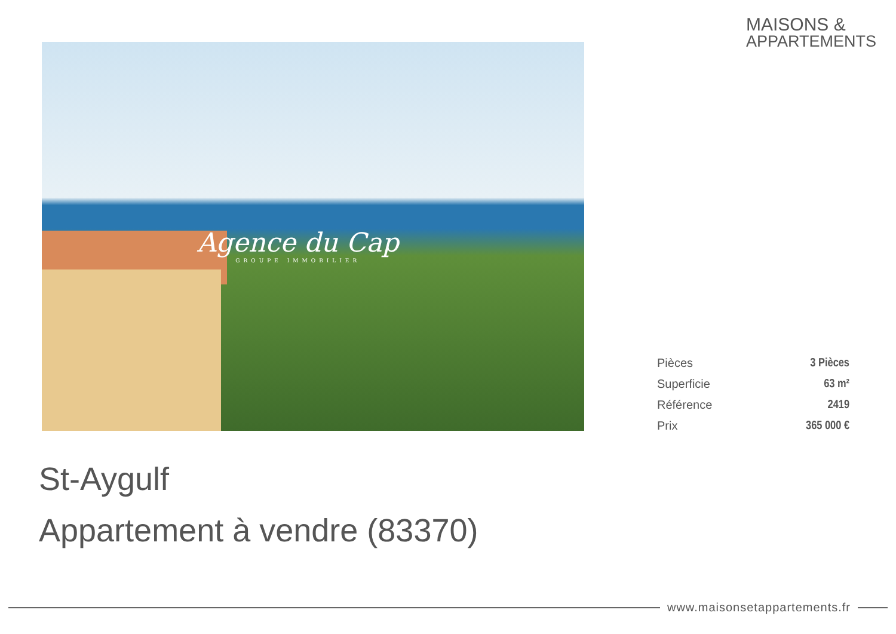MAISONS &
APPARTEMENTS
Agence du Cap
GROUPE IMMOBILIER
| Pièces | 3 Pièces |
| Superficie | 63 m² |
| Référence | 2419 |
| Prix | 365 000 € |
St-Aygulf
Appartement à vendre (83370)
www.maisonsetappartements.fr